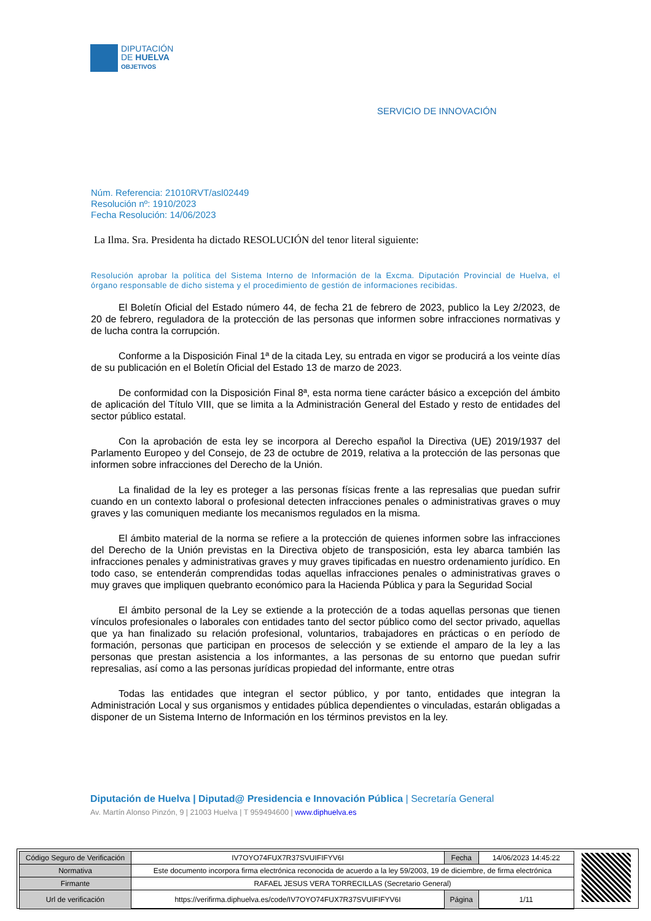DIPUTACIÓN
DE HUELVA
OBJETIVOS
SERVICIO DE INNOVACIÓN
Núm. Referencia: 21010RVT/asl02449
Resolución nº: 1910/2023
Fecha Resolución: 14/06/2023
La Ilma. Sra. Presidenta ha dictado RESOLUCIÓN del tenor literal siguiente:
Resolución aprobar la política del Sistema Interno de Información de la Excma. Diputación Provincial de Huelva, el órgano responsable de dicho sistema y el procedimiento de gestión de informaciones recibidas.
El Boletín Oficial del Estado número 44, de fecha 21 de febrero de 2023, publico la Ley 2/2023, de 20 de febrero, reguladora de la protección de las personas que informen sobre infracciones normativas y de lucha contra la corrupción.
Conforme a la Disposición Final 1ª de la citada Ley, su entrada en vigor se producirá a los veinte días de su publicación en el Boletín Oficial del Estado 13 de marzo de 2023.
De conformidad con la Disposición Final 8ª, esta norma tiene carácter básico a excepción del ámbito de aplicación del Título VIII, que se limita a la Administración General del Estado y resto de entidades del sector público estatal.
Con la aprobación de esta ley se incorpora al Derecho español la Directiva (UE) 2019/1937 del Parlamento Europeo y del Consejo, de 23 de octubre de 2019, relativa a la protección de las personas que informen sobre infracciones del Derecho de la Unión.
La finalidad de la ley es proteger a las personas físicas frente a las represalias que puedan sufrir cuando en un contexto laboral o profesional detecten infracciones penales o administrativas graves o muy graves y las comuniquen mediante los mecanismos regulados en la misma.
El ámbito material de la norma se refiere a la protección de quienes informen sobre las infracciones del Derecho de la Unión previstas en la Directiva objeto de transposición, esta ley abarca también las infracciones penales y administrativas graves y muy graves tipificadas en nuestro ordenamiento jurídico. En todo caso, se entenderán comprendidas todas aquellas infracciones penales o administrativas graves o muy graves que impliquen quebranto económico para la Hacienda Pública y para la Seguridad Social
El ámbito personal de la Ley se extiende a la protección de a todas aquellas personas que tienen vínculos profesionales o laborales con entidades tanto del sector público como del sector privado, aquellas que ya han finalizado su relación profesional, voluntarios, trabajadores en prácticas o en período de formación, personas que participan en procesos de selección y se extiende el amparo de la ley a las personas que prestan asistencia a los informantes, a las personas de su entorno que puedan sufrir represalias, así como a las personas jurídicas propiedad del informante, entre otras
Todas las entidades que integran el sector público, y por tanto, entidades que integran la Administración Local y sus organismos y entidades pública dependientes o vinculadas, estarán obligadas a disponer de un Sistema Interno de Información en los términos previstos en la ley.
Diputación de Huelva | Diputad@ Presidencia e Innovación Pública | Secretaría General
Av. Martín Alonso Pinzón, 9 | 21003 Huelva | T 959494600 | www.diphuelva.es
| Código Seguro de Verificación | IV7OYO74FUX7R37SVUIFIFYV6I | Fecha | 14/06/2023 14:45:22 |
| Normativa | Este documento incorpora firma electrónica reconocida de acuerdo a la ley 59/2003, 19 de diciembre, de firma electrónica | | |
| Firmante | RAFAEL JESUS VERA TORRECILLAS (Secretario General) | | |
| Url de verificación | https://verifirma.diphuelva.es/code/IV7OYO74FUX7R37SVUIFIFYV6I | Página | 1/11 |